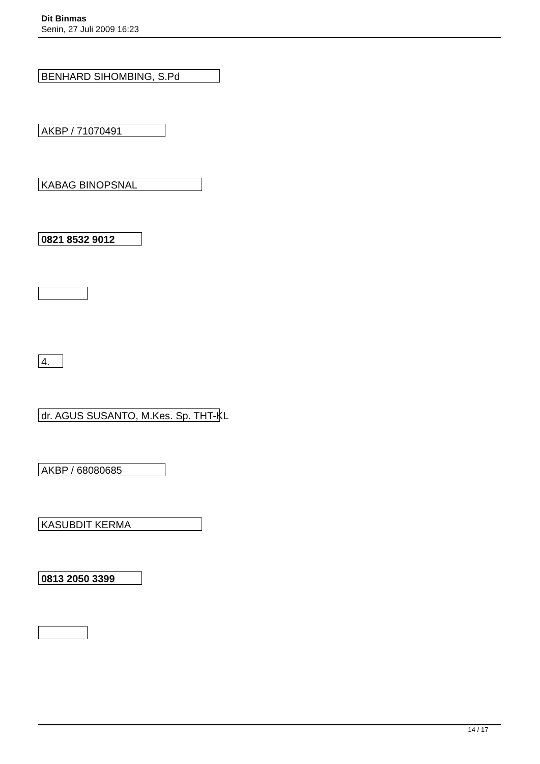Dit Binmas
Senin, 27 Juli 2009 16:23
BENHARD SIHOMBING, S.Pd
AKBP / 71070491
KABAG BINOPSNAL
0821 8532 9012
4.
dr. AGUS SUSANTO, M.Kes. Sp. THT-KL
AKBP / 68080685
KASUBDIT KERMA
0813 2050 3399
14 / 17